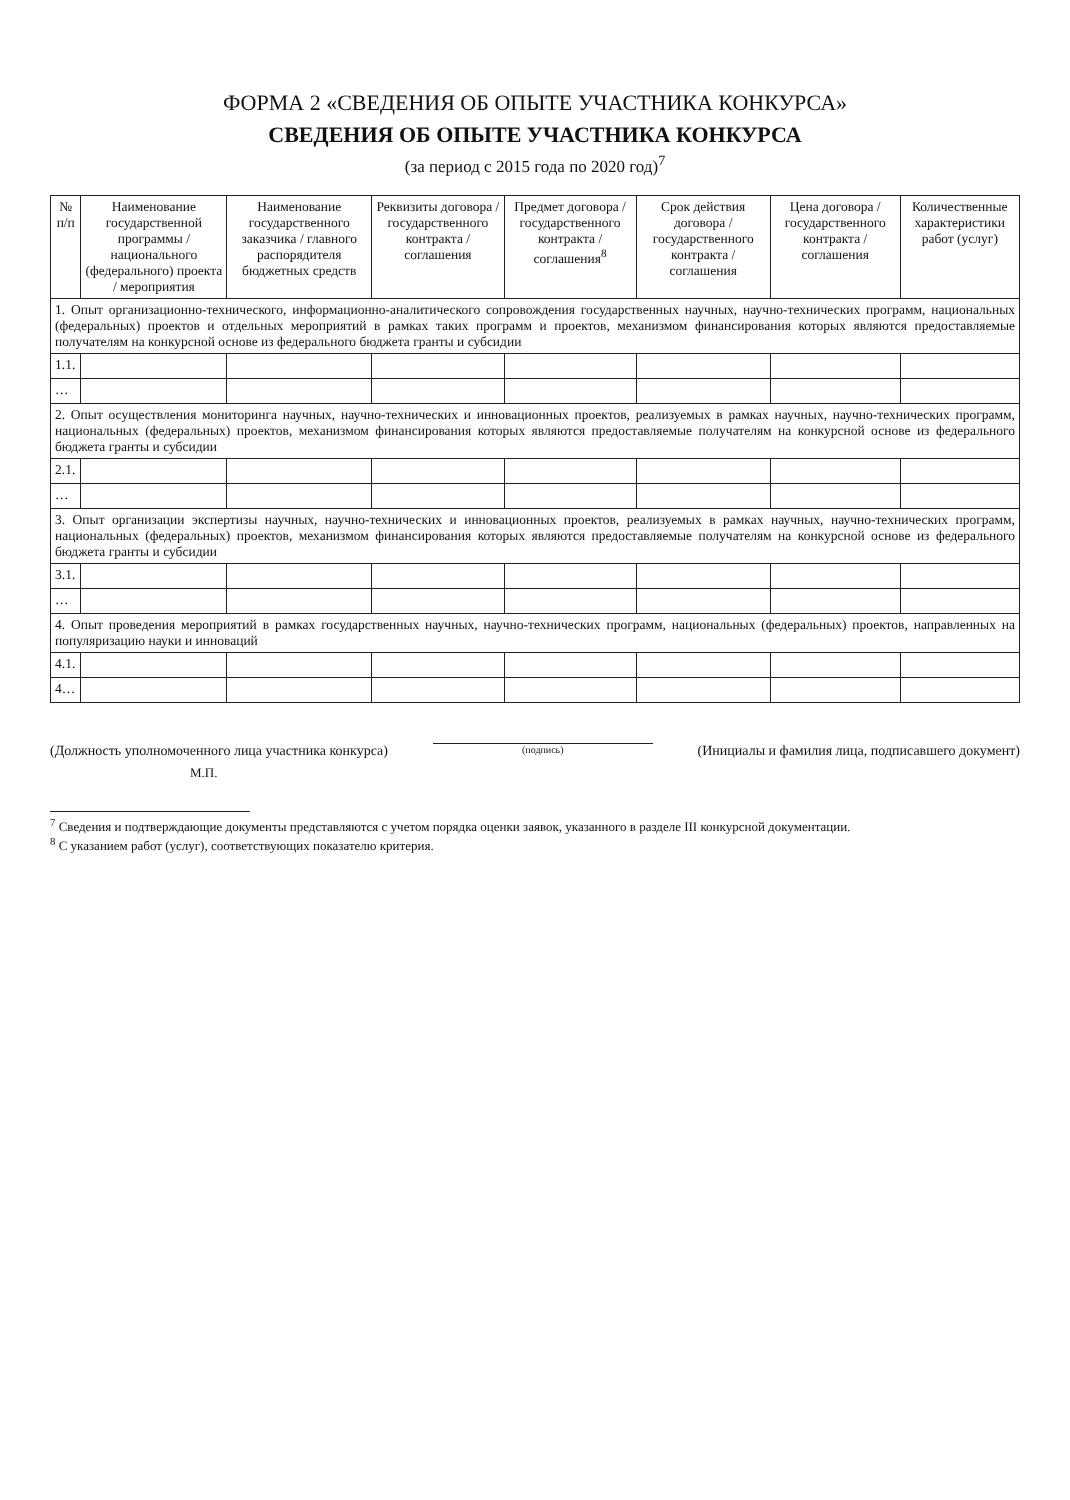ФОРМА 2 «СВЕДЕНИЯ ОБ ОПЫТЕ УЧАСТНИКА КОНКУРСА»
СВЕДЕНИЯ ОБ ОПЫТЕ УЧАСТНИКА КОНКУРСА
(за период с 2015 года по 2020 год)<sup>7</sup>
| № п/п | Наименование государственной программы / национального (федерального) проекта / мероприятия | Наименование государственного заказчика / главного распорядителя бюджетных средств | Реквизиты договора / государственного контракта / соглашения | Предмет договора / государственного контракта / соглашения<sup>8</sup> | Срок действия договора / государственного контракта / соглашения | Цена договора / государственного контракта / соглашения | Количественные характеристики работ (услуг) |
| --- | --- | --- | --- | --- | --- | --- | --- |
| 1. Опыт организационно-технического, информационно-аналитического сопровождения государственных научных, научно-технических программ, национальных (федеральных) проектов и отдельных мероприятий в рамках таких программ и проектов, механизмом финансирования которых являются предоставляемые получателям на конкурсной основе из федерального бюджета гранты и субсидии | | | | | | | |
| 1.1. | | | | | | | |
| … | | | | | | | |
| 2. Опыт осуществления мониторинга научных, научно-технических и инновационных проектов, реализуемых в рамках научных, научно-технических программ, национальных (федеральных) проектов, механизмом финансирования которых являются предоставляемые получателям на конкурсной основе из федерального бюджета гранты и субсидии | | | | | | | |
| 2.1. | | | | | | | |
| … | | | | | | | |
| 3. Опыт организации экспертизы научных, научно-технических и инновационных проектов, реализуемых в рамках научных, научно-технических программ, национальных (федеральных) проектов, механизмом финансирования которых являются предоставляемые получателям на конкурсной основе из федерального бюджета гранты и субсидии | | | | | | | |
| 3.1. | | | | | | | |
| … | | | | | | | |
| 4. Опыт проведения мероприятий в рамках государственных научных, научно-технических программ, национальных (федеральных) проектов, направленных на популяризацию науки и инноваций | | | | | | | |
| 4.1. | | | | | | | |
| 4… | | | | | | | |
(Должность уполномоченного лица участника конкурса)
(подпись)
(Инициалы и фамилия лица, подписавшего документ)
М.П.
<sup>7</sup> Сведения и подтверждающие документы представляются с учетом порядка оценки заявок, указанного в разделе III конкурсной документации.
<sup>8</sup> С указанием работ (услуг), соответствующих показателю критерия.